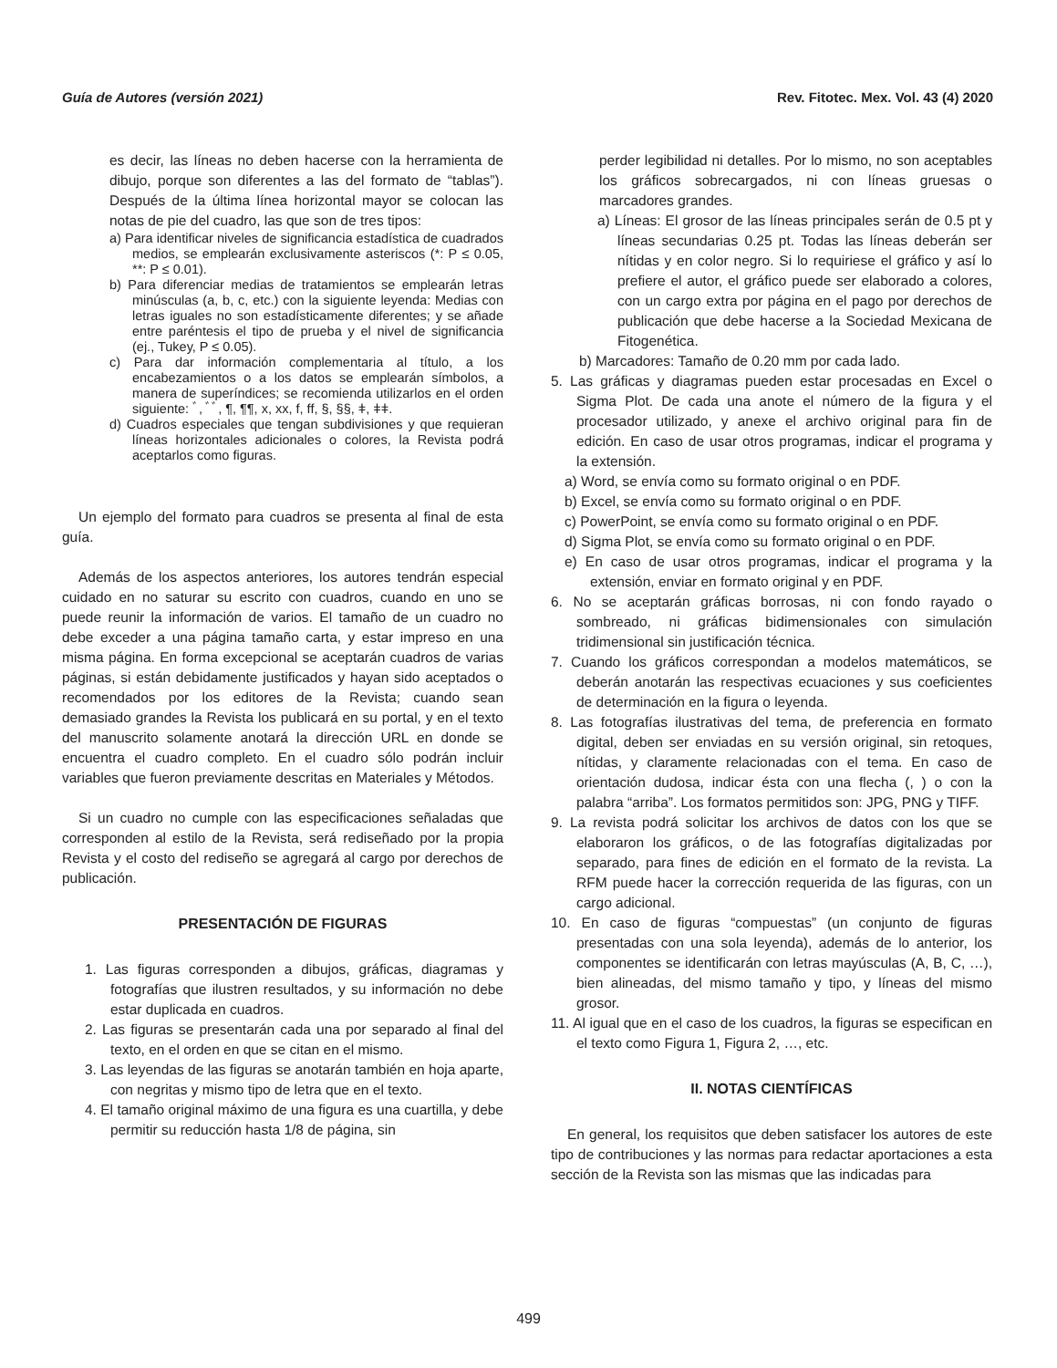Guía de Autores (versión 2021) Rev. Fitotec. Mex. Vol. 43 (4) 2020
es decir, las líneas no deben hacerse con la herramienta de dibujo, porque son diferentes a las del formato de “tablas”). Después de la última línea horizontal mayor se colocan las notas de pie del cuadro, las que son de tres tipos:
a) Para identificar niveles de significancia estadística de cuadrados medios, se emplearán exclusivamente asteriscos (*: P ≤ 0.05, **: P ≤ 0.01).
b) Para diferenciar medias de tratamientos se emplearán letras minúsculas (a, b, c, etc.) con la siguiente leyenda: Medias con letras iguales no son estadísticamente diferentes; y se añade entre paréntesis el tipo de prueba y el nivel de significancia (ej., Tukey, P ≤ 0.05).
c) Para dar información complementaria al título, a los encabezamientos o a los datos se emplearán símbolos, a manera de superíndices; se recomienda utilizarlos en el orden siguiente: ﾞ, ﾞﾞ, ¶, ¶¶, x, xx, f, ff, §, §§, ǂ, ǂǂ.
d) Cuadros especiales que tengan subdivisiones y que requieran líneas horizontales adicionales o colores, la Revista podrá aceptarlos como figuras.
Un ejemplo del formato para cuadros se presenta al final de esta guía.
Además de los aspectos anteriores, los autores tendrán especial cuidado en no saturar su escrito con cuadros, cuando en uno se puede reunir la información de varios. El tamaño de un cuadro no debe exceder a una página tamaño carta, y estar impreso en una misma página. En forma excepcional se aceptarán cuadros de varias páginas, si están debidamente justificados y hayan sido aceptados o recomendados por los editores de la Revista; cuando sean demasiado grandes la Revista los publicará en su portal, y en el texto del manuscrito solamente anotará la dirección URL en donde se encuentra el cuadro completo. En el cuadro sólo podrán incluir variables que fueron previamente descritas en Materiales y Métodos.
Si un cuadro no cumple con las especificaciones señaladas que corresponden al estilo de la Revista, será rediseñado por la propia Revista y el costo del rediseño se agregará al cargo por derechos de publicación.
PRESENTACIÓN DE FIGURAS
1. Las figuras corresponden a dibujos, gráficas, diagramas y fotografías que ilustren resultados, y su información no debe estar duplicada en cuadros.
2. Las figuras se presentarán cada una por separado al final del texto, en el orden en que se citan en el mismo.
3. Las leyendas de las figuras se anotarán también en hoja aparte, con negritas y mismo tipo de letra que en el texto.
4. El tamaño original máximo de una figura es una cuartilla, y debe permitir su reducción hasta 1/8 de página, sin
perder legibilidad ni detalles. Por lo mismo, no son aceptables los gráficos sobrecargados, ni con líneas gruesas o marcadores grandes.
a) Líneas: El grosor de las líneas principales serán de 0.5 pt y líneas secundarias 0.25 pt. Todas las líneas deberán ser nítidas y en color negro. Si lo requiriese el gráfico y así lo prefiere el autor, el gráfico puede ser elaborado a colores, con un cargo extra por página en el pago por derechos de publicación que debe hacerse a la Sociedad Mexicana de Fitogenética.
b) Marcadores: Tamaño de 0.20 mm por cada lado.
5. Las gráficas y diagramas pueden estar procesadas en Excel o Sigma Plot. De cada una anote el número de la figura y el procesador utilizado, y anexe el archivo original para fin de edición. En caso de usar otros programas, indicar el programa y la extensión.
a) Word, se envía como su formato original o en PDF.
b) Excel, se envía como su formato original o en PDF.
c) PowerPoint, se envía como su formato original o en PDF.
d) Sigma Plot, se envía como su formato original o en PDF.
e) En caso de usar otros programas, indicar el programa y la extensión, enviar en formato original y en PDF.
6. No se aceptarán gráficas borrosas, ni con fondo rayado o sombreado, ni gráficas bidimensionales con simulación tridimensional sin justificación técnica.
7. Cuando los gráficos correspondan a modelos matemáticos, se deberán anotarán las respectivas ecuaciones y sus coeficientes de determinación en la figura o leyenda.
8. Las fotografías ilustrativas del tema, de preferencia en formato digital, deben ser enviadas en su versión original, sin retoques, nítidas, y claramente relacionadas con el tema. En caso de orientación dudosa, indicar ésta con una flecha (, ) o con la palabra “arriba”. Los formatos permitidos son: JPG, PNG y TIFF.
9. La revista podrá solicitar los archivos de datos con los que se elaboraron los gráficos, o de las fotografías digitalizadas por separado, para fines de edición en el formato de la revista. La RFM puede hacer la corrección requerida de las figuras, con un cargo adicional.
10. En caso de figuras “compuestas” (un conjunto de figuras presentadas con una sola leyenda), además de lo anterior, los componentes se identificarán con letras mayúsculas (A, B, C, …), bien alineadas, del mismo tamaño y tipo, y líneas del mismo grosor.
11. Al igual que en el caso de los cuadros, la figuras se especifican en el texto como Figura 1, Figura 2, …, etc.
II. NOTAS CIENTÍFICAS
En general, los requisitos que deben satisfacer los autores de este tipo de contribuciones y las normas para redactar aportaciones a esta sección de la Revista son las mismas que las indicadas para
499